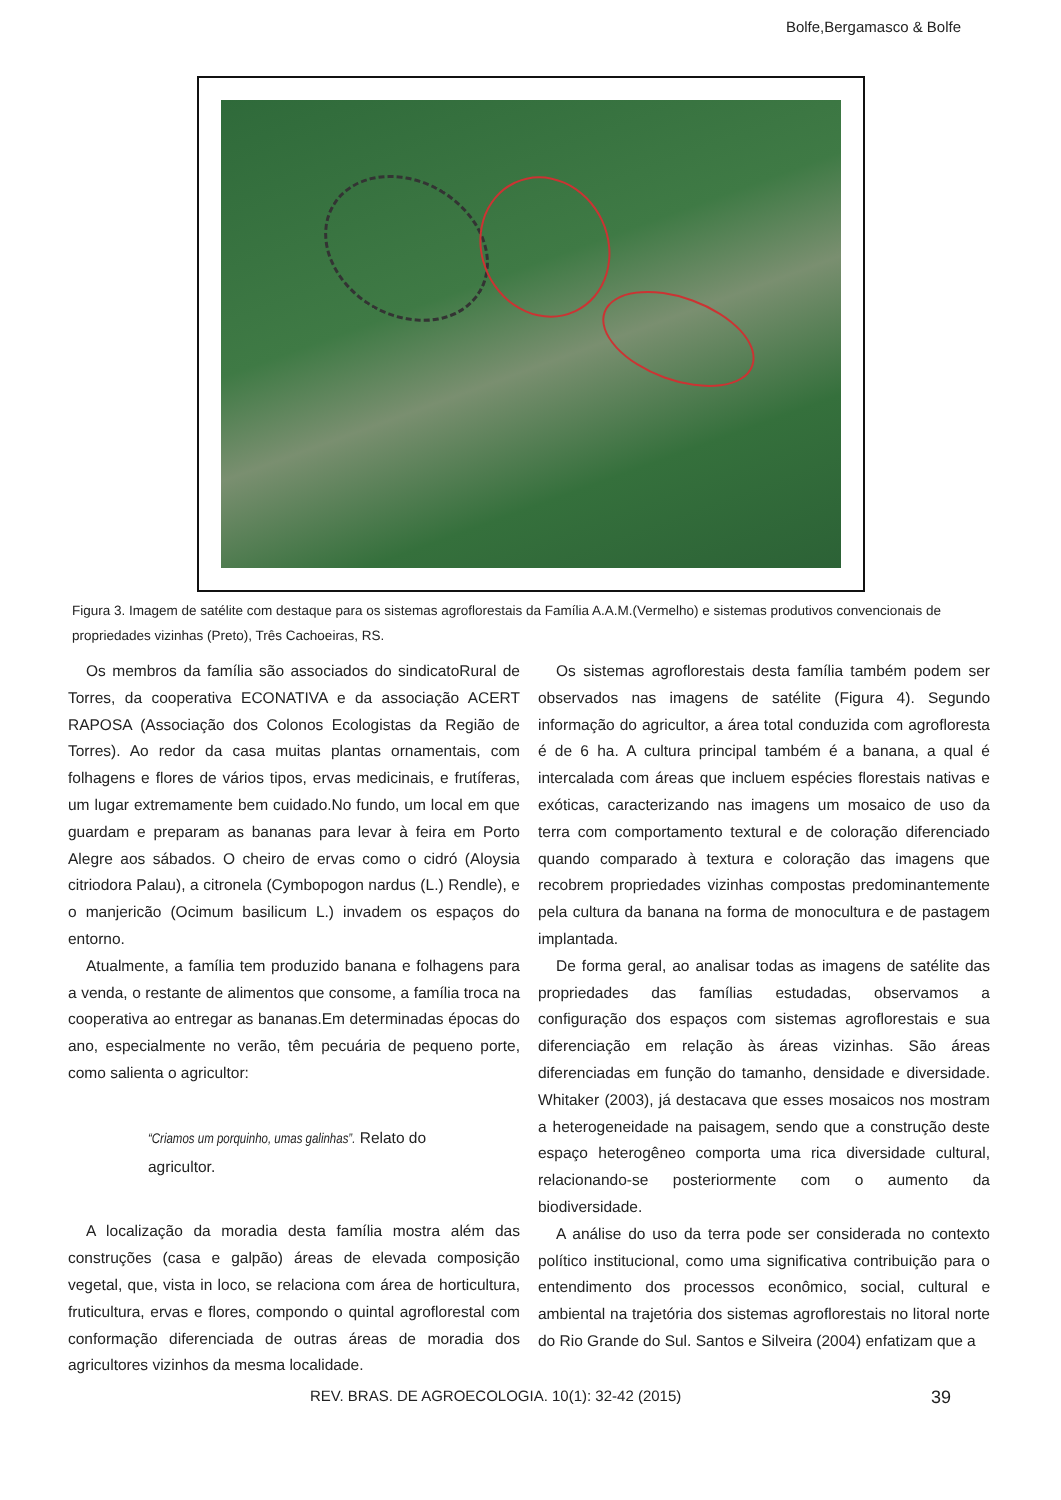Bolfe,Bergamasco & Bolfe
Figura 3. Imagem de satélite com destaque para os sistemas agroflorestais da Família A.A.M.(Vermelho) e sistemas produtivos convencionais de propriedades vizinhas (Preto), Três Cachoeiras, RS.
Os membros da família são associados do sindicatoRural de Torres, da cooperativa ECONATIVA e da associação ACERT RAPOSA (Associação dos Colonos Ecologistas da Região de Torres). Ao redor da casa muitas plantas ornamentais, com folhagens e flores de vários tipos, ervas medicinais, e frutíferas, um lugar extremamente bem cuidado.No fundo, um local em que guardam e preparam as bananas para levar à feira em Porto Alegre aos sábados. O cheiro de ervas como o cidró (Aloysia citriodora Palau), a citronela (Cymbopogon nardus (L.) Rendle), e o manjericão (Ocimum basilicum L.) invadem os espaços do entorno.
Atualmente, a família tem produzido banana e folhagens para a venda, o restante de alimentos que consome, a família troca na cooperativa ao entregar as bananas.Em determinadas épocas do ano, especialmente no verão, têm pecuária de pequeno porte, como salienta o agricultor:
“Criamos um porquinho, umas galinhas”. Relato do agricultor.
A localização da moradia desta família mostra além das construções (casa e galpão) áreas de elevada composição vegetal, que, vista in loco, se relaciona com área de horticultura, fruticultura, ervas e flores, compondo o quintal agroflorestal com conformação diferenciada de outras áreas de moradia dos agricultores vizinhos da mesma localidade.
Os sistemas agroflorestais desta família também podem ser observados nas imagens de satélite (Figura 4). Segundo informação do agricultor, a área total conduzida com agrofloresta é de 6 ha. A cultura principal também é a banana, a qual é intercalada com áreas que incluem espécies florestais nativas e exóticas, caracterizando nas imagens um mosaico de uso da terra com comportamento textural e de coloração diferenciado quando comparado à textura e coloração das imagens que recobrem propriedades vizinhas compostas predominantemente pela cultura da banana na forma de monocultura e de pastagem implantada.
De forma geral, ao analisar todas as imagens de satélite das propriedades das famílias estudadas, observamos a configuração dos espaços com sistemas agroflorestais e sua diferenciação em relação às áreas vizinhas. São áreas diferenciadas em função do tamanho, densidade e diversidade. Whitaker (2003), já destacava que esses mosaicos nos mostram a heterogeneidade na paisagem, sendo que a construção deste espaço heterogêneo comporta uma rica diversidade cultural, relacionando-se posteriormente com o aumento da biodiversidade.
A análise do uso da terra pode ser considerada no contexto político institucional, como uma significativa contribuição para o entendimento dos processos econômico, social, cultural e ambiental na trajetória dos sistemas agroflorestais no litoral norte do Rio Grande do Sul. Santos e Silveira (2004) enfatizam que a
REV. BRAS. DE AGROECOLOGIA. 10(1): 32-42 (2015) 39